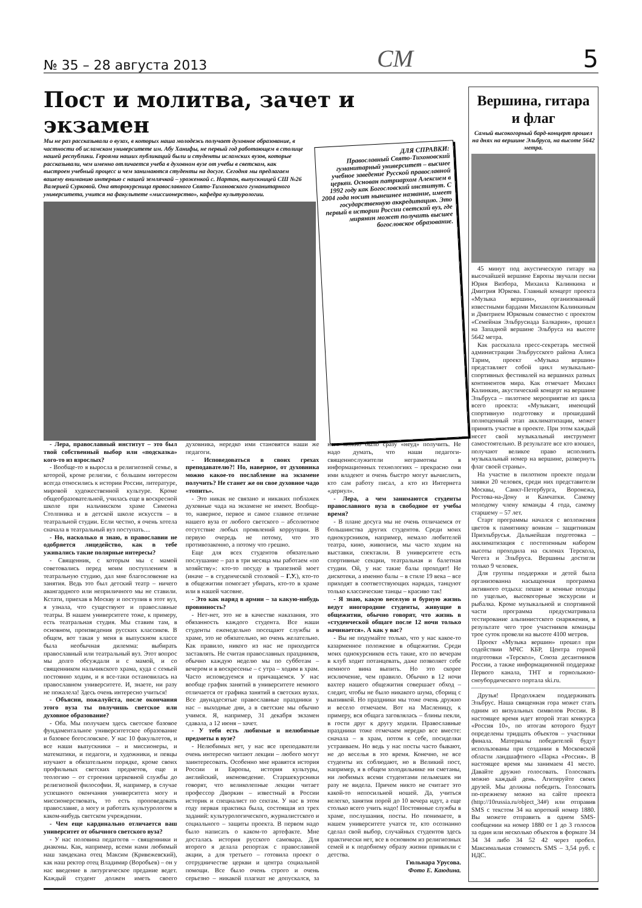№ 35 – 28 августа 2013 СМ 5
Пост и молитва, зачет и экзамен
Мы не раз рассказывали о вузах, в которых наша молодежь получает духовное образование, в частности об исламском университете им. Абу Ханифы, не первый год работающем в столице нашей республики. Героями наших публикаций были и студенты исламских вузов, которые рассказывали, чем именно отличается учеба в духовном вузе от учебы в светском, как выстроен учебный процесс и чем занимаются студенты на досуге. Сегодня мы предлагаем вашему вниманию интервью с нашей землячкой – уроженкой с. Нартан, выпускницей СШ №26 Валерией Сурковой. Она второкурсница православного Свято-Тихоновского гуманитарного университета, учится на факультете «миссионерство», кафедра культурологии.
ДЛЯ СПРАВКИ:
Православный Свято-Тихоновский гуманитарный университет – высшее учебное заведение Русской православной церкви. Основан патриархом Алексием в 1992 году как Богословский институт. С 2004 года носит нынешнее название, имеет государственную аккредитацию. Это первый в истории России светский вуз, где мирянин может получить высшее богословское образование.
- Лера, православный институт – это был твой собственный выбор или «подсказка» кого-то из взрослых?
- Вообще-то я выросла в религиозной семье, в которой, кроме религии, с большим интересом всегда относились к истории России, литературе, мировой художественной культуре. Кроме общеобразовательной, училась еще в воскресной школе при нальчикском храме Симеона Столпника и в детской школе искусств – в театральной студии. Если честно, я очень хотела сначала в театральный вуз поступать…
- Но, насколько я знаю, в православии не одобряется лицедейство, как в тебе уживались такие полярные интересы?
- Священник, с которым мы с мамой советовались перед моим поступлением в театральную студию, дал мне благословение на занятия. Ведь это был детский театр – ничего авангардного или неприличного мы не ставили. Кстати, приехав в Москву и поступив в этот вуз, я узнала, что существуют и православные театры. В нашем университете тоже, к примеру, есть театральная студия. Мы ставим там, в основном, произведения русских классиков. В общем, вот такая у меня в выпускном классе была необычная дилемма: выбирать православный или театральный вуз. Этот вопрос мы долго обсуждали и с мамой, и со священником нальчикского храма, куда с семьей постоянно ходим, и я все-таки остановилась на православном университете. И, знаете, ни разу не пожалела! Здесь очень интересно учиться!
- Объясни, пожалуйста, после окончания этого вуза ты получишь светское или духовное образование?
- Оба. Мы получаем здесь светское базовое фундаментальное университетское образование и базовое богословское. У нас 10 факультетов, и все наши выпускники – и миссионеры, и математики, и педагоги, и художники, и певцы изучают в обязательном порядке, кроме своих профильных светских предметов, еще и теологию – от строения церковной службы до религиозной философии. Я, например, в случае успешного окончания университета могу и миссионерствовать, то есть проповедовать православие, а могу и работать культурологом в каком-нибудь светском учреждении.
- Чем еще кардинально отличается ваш университет от обычного светского вуза?
- У нас половина педагогов – священники и диаконы. Как, например, всеми нами любимый наш замдекана отец Максим (Кривежевский), как наш ректор отец Владимир (Воробьев) – он у нас введение в литургическое предание ведет. Каждый студент должен иметь своего духовника, нередко ими становятся наши же педагоги.
- Исповедоваться в своих грехах преподавателю?! Но, наверное, от духовника можно какое-то послабление на экзамене получить? Не станет же он свое духовное чадо «топить».
- Это никак не связано и никаких поблажек духовные чада на экзамене не имеют. Вообще-то, наверное, первое и самое главное отличие нашего вуза от любого светского – абсолютное отсутствие любых проявлений коррупции. В первую очередь не потому, что это противозаконно, а потому что грешно.
Еще для всех студентов обязательно послушание – раз в три месяца мы работаем «по хозяйству»: кто-то посуду в трапезной моет (иначе – в студенческой столовой – Г.У.), кто-то в общежитии помогает убирать, кто-то в храме или в нашей часовне.
- Это как наряд в армии – за какую-нибудь провинность?
- Нет-нет, это не в качестве наказания, это обязанность каждого студента. Все наши студенты еженедельно посещают службы в храме, это не обязательно, но очень желательно. Как правило, никого из нас не приходится заставлять. Не считая православных праздников, обычно каждую неделю мы по субботам – вечером и в воскресенье – с утра – ходим в храм. Часто исповедуемся и причащаемся. У нас вообще график занятий в университете немного отличается от графика занятий в светских вузах. Все двунадесятые православные праздники у нас – выходные дни, а в светские мы обычно учимся. Я, например, 31 декабря экзамен сдавала, а 12 июня – зачет.
- У тебя есть любимые и нелюбимые предметы в вузе?
- Нелюбимых нет, у нас все преподаватели очень интересно читают лекции – любого могут заинтересовать. Особенно мне нравятся история России и Европы, история культуры, английский, иконоведение. Старшекурсники говорят, что великолепные лекции читает профессор Дворкин – известный в России историк и специалист по сектам. У нас в этом году первая практика была, состоящая из трех заданий: культурологического, журналистского и социального – защиты проекта. В первом надо было написать о каком-то артефакте. Мне досталась история русского самовара. Для второго я делала репортаж с православной акции, а для третьего – готовила проект о сотрудничестве церкви и центра социальной помощи. Все было очень строго и очень серьезно – никакой плагиат не допускался, за него можно было сразу «неуд» получить. Не надо думать, что наши педагоги-священнослужители неграмотны в информационных технологиях – прекрасно они ими владеют и очень быстро могут вычислить, кто сам работу писал, а кто из Интернета «дернул».
- Лера, а чем занимаются студенты православного вуза в свободное от учебы время?
- В плане досуга мы не очень отличаемся от большинства других студентов. Среди моих однокурсников, например, немало любителей театра, кино, живописи, мы часто ходим на выставки, спектакли. В университете есть спортивные секции, театральная и балетная студии. Ой, у нас такие балы проходят! Не дискотеки, а именно балы – в стиле 19 века – все приходят в соответствующих нарядах, танцуют только классические танцы – красиво так!
- Я знаю, какую веселую и бурную жизнь ведут иногородние студенты, живущие в общежитии, обычно говорят, что жизнь в «студенческой общаге после 12 ночи только начинается». А как у вас?
- Вы не подумайте только, что у нас какое-то казарменное положение в общежитии. Среди моих однокурсников есть такие, кто по вечерам в клуб ходит потанцевать, даже позволяет себе немного вина выпить. Но это скорее исключение, чем правило. Обычно в 12 ночи вахтер нашего общежития совершает обход – следит, чтобы не было никакого шума, сборищ с выпивкой. Но праздники мы тоже очень дружно и весело отмечаем. Вот на Масленицу, к примеру, вся общага заговлялась – блины пекли, в гости друг к другу ходили. Православные праздники тоже отмечаем нередко все вместе: сначала – в храм, потом к себе, посиделки устраиваем. Но ведь у нас посты часто бывают, не до веселья в это время. Конечно, не все студенты их соблюдают, но в Великий пост, например, я в общем холодильнике ни сметаны, ни любимых всеми студентами пельмешек ни разу не видела. Причем никто не считает это какой-то непосильной ношей. Да, учиться нелегко, занятия порой до 10 вечера идут, а еще столько всего учить надо! Постоянные службы в храме, послушания, посты. Но понимаете, в нашем университете учатся те, кто осознанно сделал свой выбор, случайных студентов здесь практически нет, все в основном из религиозных семей и к подобному образу жизни привыкли с детства.
Гюльнара Урусова.
Фото Е. Каюдина.
Вершина, гитара и флаг
Самый высокогорный бард-концерт прошел на днях на вершине Эльбруса, на высоте 5642 метра.
45 минут под акустическую гитару на высочайшей вершине Европы звучали песни Юрия Визбора, Михаила Калинкина и Дмитрия Юркова. Главный концерт проекта «Музыка вершин», организованный известными бардами Михаилом Калинкиным и Дмитрием Юрковым совместно с проектом «Семейная Эльбрусиада Балкария», прошел на Западной вершине Эльбруса на высоте 5642 метра.
Как рассказала пресс-секретарь местной администрации Эльбрусского района Алиса Тарим, проект «Музыка вершин» представляет собой цикл музыкально-спортивных фестивалей на вершинах разных континентов мира. Как отмечает Михаил Калинкин, акустический концерт на вершине Эльбруса – пилотное мероприятие из цикла всего проекта: «Музыкант, имеющий спортивную подготовку и прошедший полноценный этап акклиматизации, может принять участие в проекте. При этом каждый несет свой музыкальный инструмент самостоятельно. В результате все кто взошел, получают великое право исполнить музыкальный номер на вершине, развернуть флаг своей страны».
На участие в пилотном проекте подали заявки 20 человек, среди них представители Москвы, Санкт-Петербурга, Воронежа, Ростова-на-Дону и Камчатки. Самому молодому члену команды 4 года, самому старшему – 57 лет.
Старт программы начался с возложения цветов к памятнику воинам – защитникам Приэльбрусья. Дальнейшая подготовка – акклиматизация с постепенным набором высоты проходила на склонах Терскола, Чегета и Эльбруса. Вершины достигли только 9 человек.
Для группы поддержки и детей была организованна насыщенная программа активного отдыха: пешие и конные походы по ущелью, высокогорные экскурсии и рыбалка. Кроме музыкальной и спортивной части программа предусматривала тестирование альпинистского снаряжения, в результате чего трое участников команды трое суток провели на высоте 4100 метров.
Проект «Музыка вершин» прошел при содействии МЧС КБР, Центра горной подготовки «Терскол», Союза десантников России, а также информационной поддержке Первого канала, ТНТ и горнолыжно-сноубордического портала ski.ru.
Друзья! Продолжаем поддерживать Эльбрус. Наша священная гора может стать одним из визуальных символов России. В настоящее время идет второй этап конкурса «Россия 10», по итогам которого будут определены тридцать объектов – участники финала. Материалы победителей будут использованы при создании в Московской области ландшафтного «Парка «Россия». В настоящее время мы занимаем 41 место. Давайте дружно голосовать. Голосовать можно каждый день. Агитируйте своих друзей. Мы должны победить. Голосовать по-прежнему можно на сайте проекта (http://10russia.ru/object_34#) или отправив SMS с текстом 34 на короткий номер 1880. Вы можете отправить в одном SMS-сообщении на номер 1880 от 1 до 3 голосов за один или несколько объектов в формате 34 34 34 либо 34 52 42 через пробел. Максимальная стоимость SMS – 3,54 руб. с НДС.